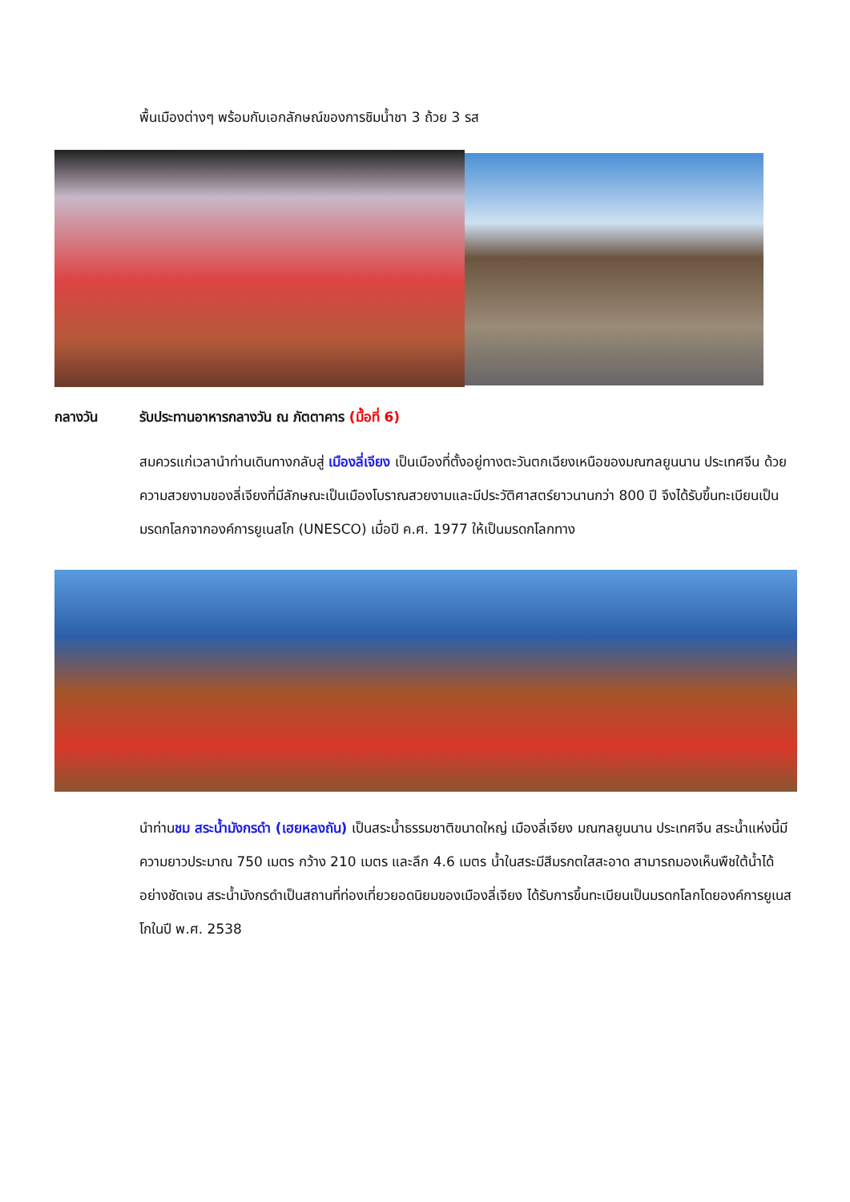พื้นเมืองต่างๆ พร้อมกับเอกลักษณ์ของการชิมน้ำชา 3 ถ้วย 3 รส
กลางวัน รับประทานอาหารกลางวัน ณ ภัตตาคาร (มื้อที่ 6)
สมควรแก่เวลานำท่านเดินทางกลับสู่ เมืองลี่เจียง เป็นเมืองที่ตั้งอยู่ทางตะวันตกเฉียงเหนือของมณฑลยูนนาน ประเทศจีน ด้วยความสวยงามของลี่เจียงที่มีลักษณะเป็นเมืองโบราณสวยงามและมีประวัติศาสตร์ยาวนานกว่า 800 ปี จึงได้รับขึ้นทะเบียนเป็นมรดกโลกจากองค์การยูเนสโก (UNESCO) เมื่อปี ค.ศ. 1977 ให้เป็นมรดกโลกทาง
นำท่านชม สระน้ำมังกรดำ (เฮยหลงถัน) เป็นสระน้ำธรรมชาติขนาดใหญ่ เมืองลี่เจียง มณฑลยูนนาน ประเทศจีน สระน้ำแห่งนี้มีความยาวประมาณ 750 เมตร กว้าง 210 เมตร และลึก 4.6 เมตร น้ำในสระมีสีมรกตใสสะอาด สามารถมองเห็นพืชใต้น้ำได้อย่างชัดเจน สระน้ำมังกรดำเป็นสถานที่ท่องเที่ยวยอดนิยมของเมืองลี่เจียง ได้รับการขึ้นทะเบียนเป็นมรดกโลกโดยองค์การยูเนสโกในปี พ.ศ. 2538